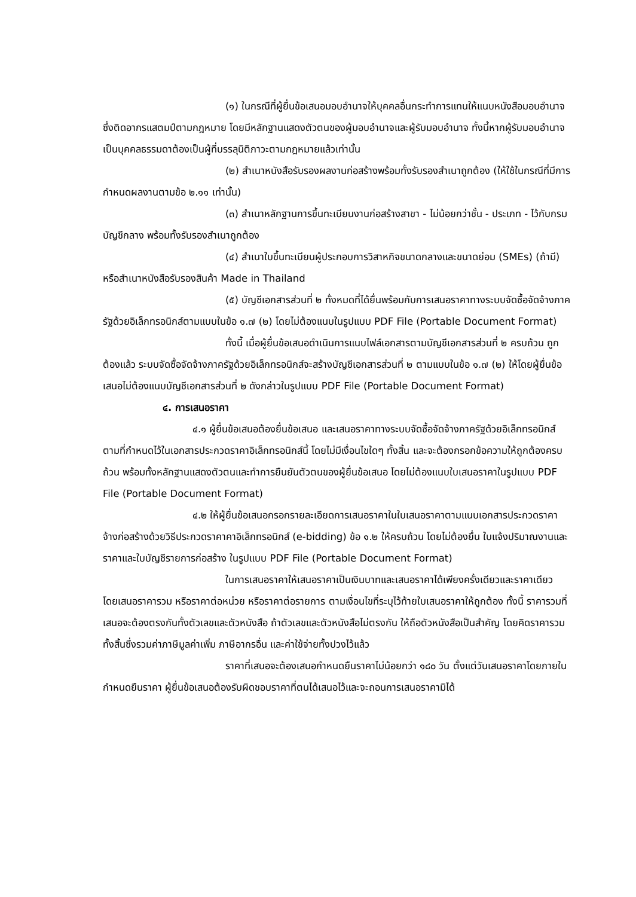(๑) ในกรณีที่ผู้ยื่นข้อเสนอมอบอำนาจให้บุคคลอื่นกระทำการแทนให้แนบหนังสือมอบอำนาจซึ่งติดอากรแสตมป์ตามกฎหมาย โดยมีหลักฐานแสดงตัวตนของผู้มอบอำนาจและผู้รับมอบอำนาจ ทั้งนี้หากผู้รับมอบอำนาจเป็นบุคคลธรรมดาต้องเป็นผู้ที่บรรลุนิติภาวะตามกฎหมายแล้วเท่านั้น
(๒) สำเนาหนังสือรับรองผลงานก่อสร้างพร้อมทั้งรับรองสำเนาถูกต้อง (ให้ใช้ในกรณีที่มีการกำหนดผลงานตามข้อ ๒.๑๑ เท่านั้น)
(๓) สำเนาหลักฐานการขึ้นทะเบียนงานก่อสร้างสาขา - ไม่น้อยกว่าชั้น - ประเภท - ไว้กับกรมบัญชีกลาง พร้อมทั้งรับรองสำเนาถูกต้อง
(๔) สำเนาใบขึ้นทะเบียนผู้ประกอบการวิสาหกิจขนาดกลางและขนาดย่อม (SMEs) (ถ้ามี) หรือสำเนาหนังสือรับรองสินค้า Made in Thailand
(๕) บัญชีเอกสารส่วนที่ ๒ ทั้งหมดที่ได้ยื่นพร้อมกับการเสนอราคาทางระบบจัดซื้อจัดจ้างภาครัฐด้วยอิเล็กทรอนิกส์ตามแบบในข้อ ๑.๗ (๒) โดยไม่ต้องแนบในรูปแบบ PDF File (Portable Document Format)
ทั้งนี้ เมื่อผู้ยื่นข้อเสนอดำเนินการแนบไฟล์เอกสารตามบัญชีเอกสารส่วนที่ ๒ ครบถ้วน ถูกต้องแล้ว ระบบจัดซื้อจัดจ้างภาครัฐด้วยอิเล็กทรอนิกส์จะสร้างบัญชีเอกสารส่วนที่ ๒ ตามแบบในข้อ ๑.๗ (๒) ให้โดยผู้ยื่นข้อเสนอไม่ต้องแนบบัญชีเอกสารส่วนที่ ๒ ดังกล่าวในรูปแบบ PDF File (Portable Document Format)
๔. การเสนอราคา
๔.๑ ผู้ยื่นข้อเสนอต้องยื่นข้อเสนอ และเสนอราคาทางระบบจัดซื้อจัดจ้างภาครัฐด้วยอิเล็กทรอนิกส์ตามที่กำหนดไว้ในเอกสารประกวดราคาอิเล็กทรอนิกส์นี้ โดยไม่มีเงื่อนไขใดๆ ทั้งสิ้น และจะต้องกรอกข้อความให้ถูกต้องครบถ้วน พร้อมทั้งหลักฐานแสดงตัวตนและทำการยืนยันตัวตนของผู้ยื่นข้อเสนอ โดยไม่ต้องแนบใบเสนอราคาในรูปแบบ PDF File (Portable Document Format)
๔.๒ ให้ผู้ยื่นข้อเสนอกรอกรายละเอียดการเสนอราคาในใบเสนอราคาตามแนบเอกสารประกวดราคาจ้างก่อสร้างด้วยวิธีประกวดราคาคาอิเล็กทรอนิกส์ (e-bidding) ข้อ ๑.๒ ให้ครบถ้วน โดยไม่ต้องยื่น ใบแจ้งปริมาณงานและราคาและใบบัญชีรายการก่อสร้าง ในรูปแบบ PDF File (Portable Document Format)
ในการเสนอราคาให้เสนอราคาเป็นเงินบาทและเสนอราคาได้เพียงครั้งเดียวและราคาเดียว โดยเสนอราคารวม หรือราคาต่อหน่วย หรือราคาต่อรายการ ตามเงื่อนไขที่ระบุไว้ท้ายใบเสนอราคาให้ถูกต้อง ทั้งนี้ ราคารวมที่เสนอจะต้องตรงกันทั้งตัวเลขและตัวหนังสือ ถ้าตัวเลขและตัวหนังสือไม่ตรงกัน ให้ถือตัวหนังสือเป็นสำคัญ โดยคิดราคารวมทั้งสิ้นซึ่งรวมค่าภาษีมูลค่าเพิ่ม ภาษีอากรอื่น และค่าใช้จ่ายทั้งปวงไว้แล้ว
ราคาที่เสนอจะต้องเสนอกำหนดยืนราคาไม่น้อยกว่า ๑๘๐ วัน ตั้งแต่วันเสนอราคาโดยภายในกำหนดยืนราคา ผู้ยื่นข้อเสนอต้องรับผิดชอบราคาที่ตนได้เสนอไว้และจะถอนการเสนอราคามิได้